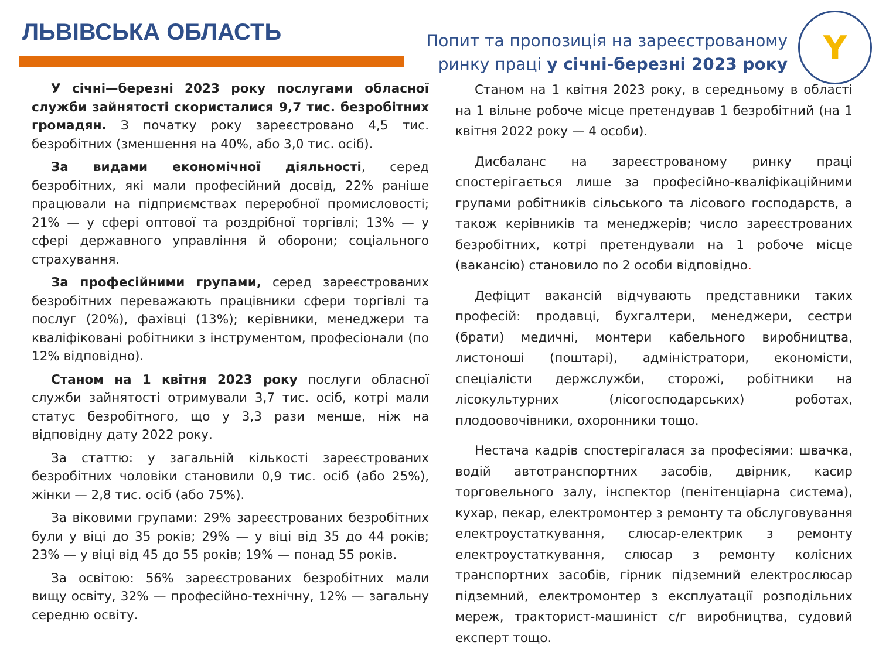ЛЬВІВСЬКА ОБЛАСТЬ
Попит та пропозиція на зареєстрованому
ринку праці у січні-березні 2023 року
Y
У січні—березні 2023 року послугами обласної служби зайнятості скористалися 9,7 тис. безробітних громадян. З початку року зареєстровано 4,5 тис. безробітних (зменшення на 40%, або 3,0 тис. осіб).
За видами економічної діяльності, серед безробітних, які мали професійний досвід, 22% раніше працювали на підприємствах переробної промисловості; 21% — у сфері оптової та роздрібної торгівлі; 13% — у сфері державного управління й оборони; соціального страхування.
За професійними групами, серед зареєстрованих безробітних переважають працівники сфери торгівлі та послуг (20%), фахівці (13%); керівники, менеджери та кваліфіковані робітники з інструментом, професіонали (по 12% відповідно).
Станом на 1 квітня 2023 року послуги обласної служби зайнятості отримували 3,7 тис. осіб, котрі мали статус безробітного, що у 3,3 рази менше, ніж на відповідну дату 2022 року.
За статтю: у загальній кількості зареєстрованих безробітних чоловіки становили 0,9 тис. осіб (або 25%), жінки — 2,8 тис. осіб (або 75%).
За віковими групами: 29% зареєстрованих безробітних були у віці до 35 років; 29% — у віці від 35 до 44 років; 23% — у віці від 45 до 55 років; 19% — понад 55 років.
За освітою: 56% зареєстрованих безробітних мали вищу освіту, 32% — професійно-технічну, 12% — загальну середню освіту.
Станом на 1 квітня 2023 року, в середньому в області на 1 вільне робоче місце претендував 1 безробітний (на 1 квітня 2022 року — 4 особи).
Дисбаланс на зареєстрованому ринку праці спостерігається лише за професійно-кваліфікаційними групами робітників сільського та лісового господарств, а також керівників та менеджерів; число зареєстрованих безробітних, котрі претендували на 1 робоче місце (вакансію) становило по 2 особи відповідно.
Дефіцит вакансій відчувають представники таких професій: продавці, бухгалтери, менеджери, сестри (брати) медичні, монтери кабельного виробництва, листоноші (поштарі), адміністратори, економісти, спеціалісти держслужби, сторожі, робітники на лісокультурних (лісогосподарських) роботах, плодоовочівники, охоронники тощо.
Нестача кадрів спостерігалася за професіями: швачка, водій автотранспортних засобів, двірник, касир торговельного залу, інспектор (пенітенціарна система), кухар, пекар, електромонтер з ремонту та обслуговування електроустаткування, слюсар-електрик з ремонту електроустаткування, слюсар з ремонту колісних транспортних засобів, гірник підземний електрослюсар підземний, електромонтер з експлуатації розподільних мереж, тракторист-машиніст с/г виробництва, судовий експерт тощо.